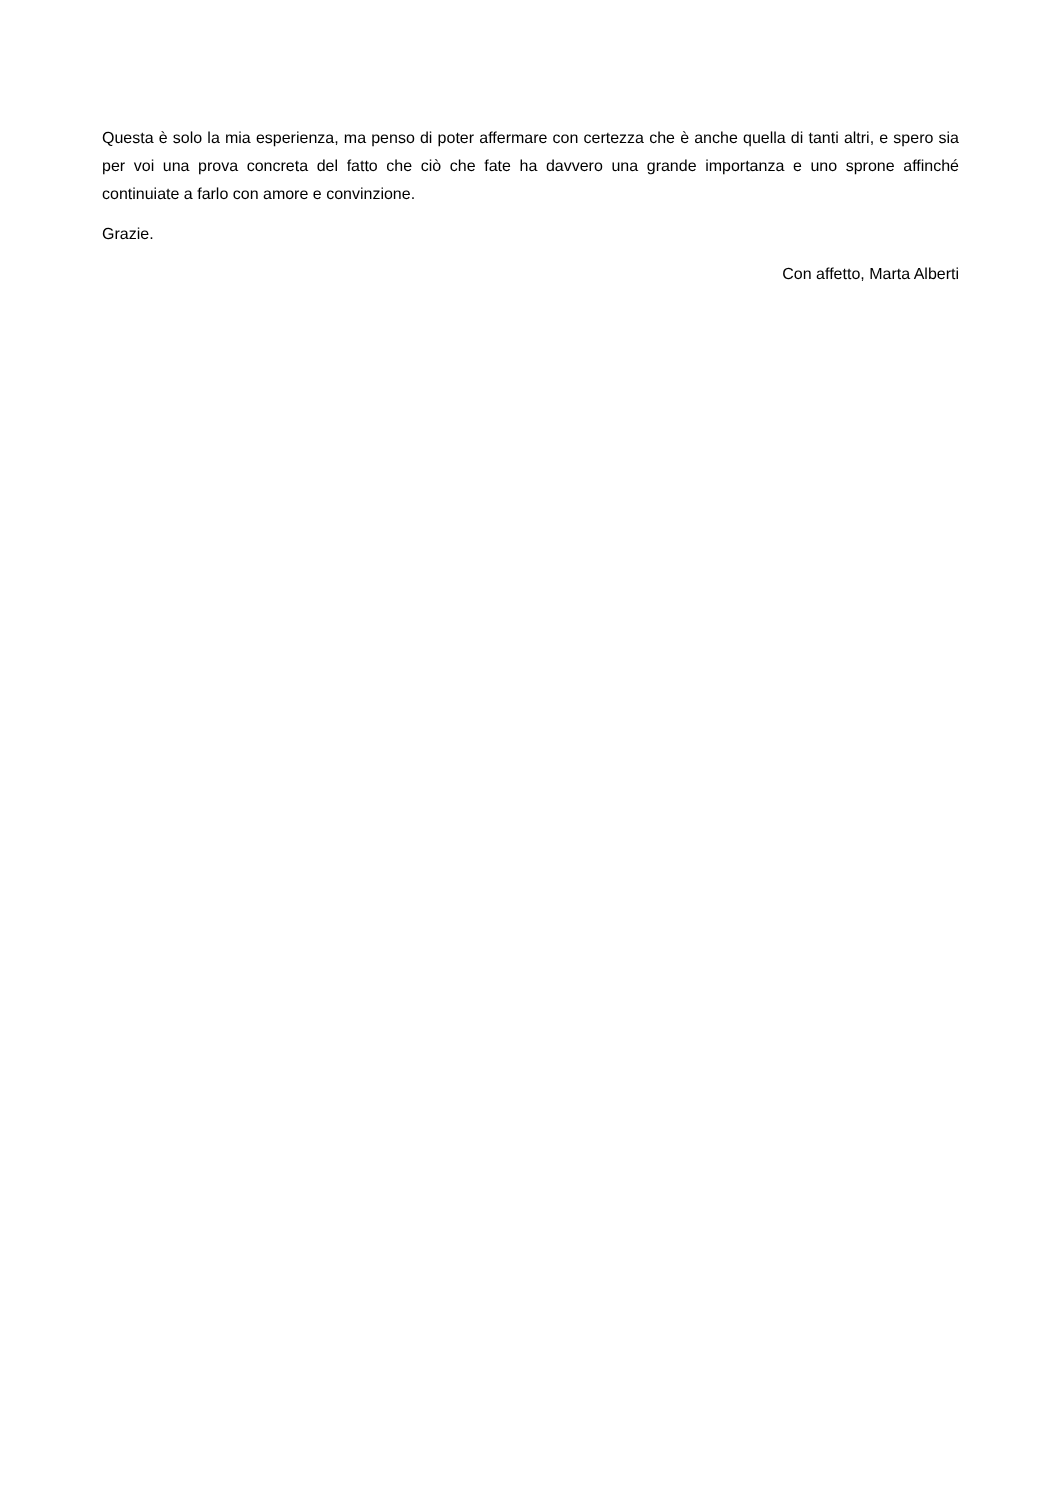Questa è solo la mia esperienza, ma penso di poter affermare con certezza che è anche quella di tanti altri, e spero sia per voi una prova concreta del fatto che ciò che fate ha davvero una grande importanza e uno sprone affinché continuiate a farlo con amore e convinzione.
Grazie.
Con affetto, Marta Alberti